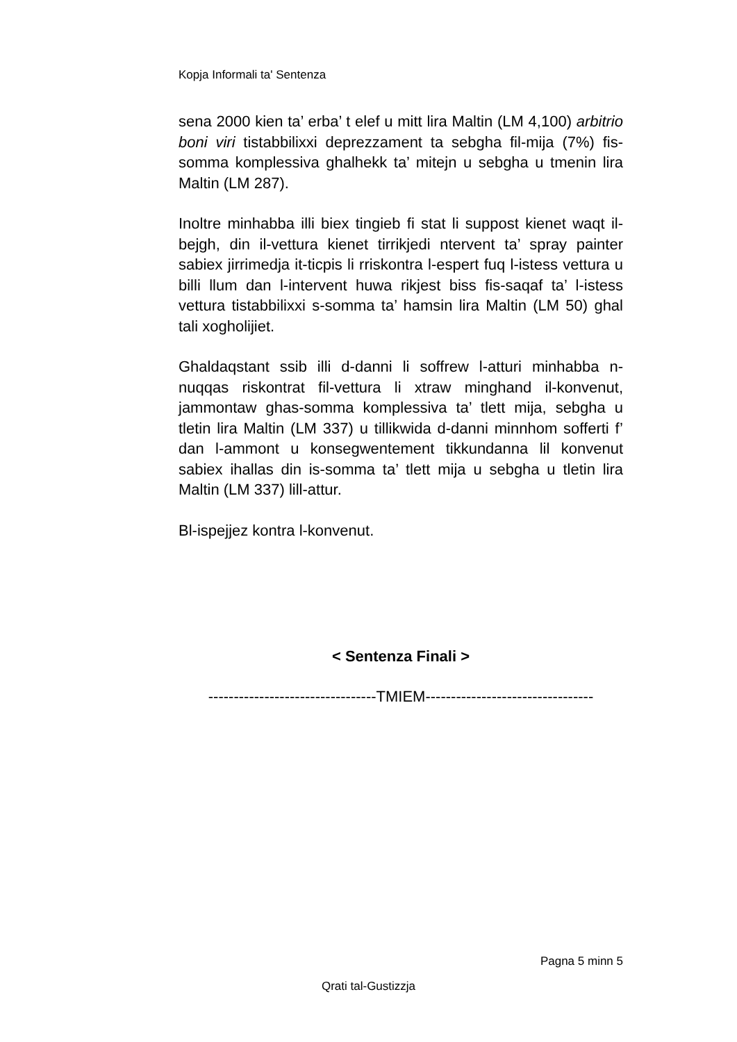Kopja Informali ta' Sentenza
sena 2000 kien ta’ erba’ t elef u mitt lira Maltin (LM 4,100) arbitrio boni viri tistabbilixxi deprezzament ta sebgha fil-mija (7%) fis-somma komplessiva ghalhekk ta’ mitejn u sebgha u tmenin lira Maltin (LM 287).
Inoltre minhabba illi biex tingieb fi stat li suppost kienet waqt il-bejgh, din il-vettura kienet tirrikjedi ntervent ta’ spray painter sabiex jirrimedja it-ticpis li rriskontra l-espert fuq l-istess vettura u billi llum dan l-intervent huwa rikjest biss fis-saqaf ta’ l-istess vettura tistabbilixxi s-somma ta’ hamsin lira Maltin (LM 50) ghal tali xogholijiet.
Ghaldaqstant ssib illi d-danni li soffrew l-atturi minhabba n-nuqqas riskontrat fil-vettura li xtraw minghand il-konvenut, jammontaw ghas-somma komplessiva ta’ tlett mija, sebgha u tletin lira Maltin (LM 337) u tillikwida d-danni minnhom sofferti f’ dan l-ammont u konsegwentement tikkundanna lil konvenut sabiex ihallas din is-somma ta’ tlett mija u sebgha u tletin lira Maltin (LM 337) lill-attur.
Bl-ispejjez kontra l-konvenut.
< Sentenza Finali >
---------------------------------TMIEM---------------------------------
Pagna 5 minn 5
Qrati tal-Gustizzja